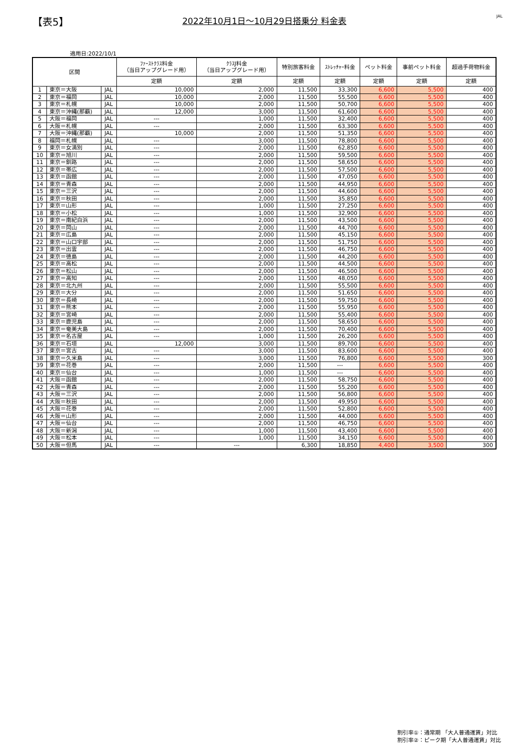【表5】
2022年10月1日～10月29日搭乗分 料金表
JAL
適用日:2022/10/1
| 区間 | | | ﾌｧｰｽﾄｸﾗｽ料金 （当日アップグレード用） | ｸﾗｽJ料金 （当日アップグレード用） | 特別旅客料金 | ｽﾄﾚｯﾁｬｰ料金 | ペット料金 | 事前ペット料金 | 超過手荷物料金 |
| --- | --- | --- | --- | --- | --- | --- | --- | --- | --- |
| | | | 定額 | 定額 | 定額 | 定額 | 定額 | 定額 | 定額 |
| 1 | 東京＝大阪 | JAL | 10,000 | 2,000 | 11,500 | 33,300 | 6,600 | 5,500 | 400 |
| 2 | 東京＝福岡 | JAL | 10,000 | 2,000 | 11,500 | 55,500 | 6,600 | 5,500 | 400 |
| 3 | 東京＝札幌 | JAL | 10,000 | 2,000 | 11,500 | 50,700 | 6,600 | 5,500 | 400 |
| 4 | 東京＝沖縄(那覇) | JAL | 12,000 | 3,000 | 11,500 | 61,600 | 6,600 | 5,500 | 400 |
| 5 | 大阪＝福岡 | JAL | --- | 1,000 | 11,500 | 32,400 | 6,600 | 5,500 | 400 |
| 6 | 大阪＝札幌 | JAL | --- | 2,000 | 11,500 | 63,300 | 6,600 | 5,500 | 400 |
| 7 | 大阪＝沖縄(那覇) | JAL | 10,000 | 2,000 | 11,500 | 51,350 | 6,600 | 5,500 | 400 |
| 8 | 福岡＝札幌 | JAL | --- | 3,000 | 11,500 | 78,800 | 6,600 | 5,500 | 400 |
| 9 | 東京＝女満別 | JAL | --- | 2,000 | 11,500 | 62,850 | 6,600 | 5,500 | 400 |
| 10 | 東京＝旭川 | JAL | --- | 2,000 | 11,500 | 59,500 | 6,600 | 5,500 | 400 |
| 11 | 東京＝釧路 | JAL | --- | 2,000 | 11,500 | 58,650 | 6,600 | 5,500 | 400 |
| 12 | 東京＝帯広 | JAL | --- | 2,000 | 11,500 | 57,500 | 6,600 | 5,500 | 400 |
| 13 | 東京＝函館 | JAL | --- | 2,000 | 11,500 | 47,050 | 6,600 | 5,500 | 400 |
| 14 | 東京＝青森 | JAL | --- | 2,000 | 11,500 | 44,950 | 6,600 | 5,500 | 400 |
| 15 | 東京＝三沢 | JAL | --- | 2,000 | 11,500 | 44,600 | 6,600 | 5,500 | 400 |
| 16 | 東京＝秋田 | JAL | --- | 2,000 | 11,500 | 35,850 | 6,600 | 5,500 | 400 |
| 17 | 東京＝山形 | JAL | --- | 1,000 | 11,500 | 27,250 | 6,600 | 5,500 | 400 |
| 18 | 東京＝小松 | JAL | --- | 1,000 | 11,500 | 32,900 | 6,600 | 5,500 | 400 |
| 19 | 東京＝南紀白浜 | JAL | --- | 2,000 | 11,500 | 43,500 | 6,600 | 5,500 | 400 |
| 20 | 東京＝岡山 | JAL | --- | 2,000 | 11,500 | 44,700 | 6,600 | 5,500 | 400 |
| 21 | 東京＝広島 | JAL | --- | 2,000 | 11,500 | 45,150 | 6,600 | 5,500 | 400 |
| 22 | 東京＝山口宇部 | JAL | --- | 2,000 | 11,500 | 51,750 | 6,600 | 5,500 | 400 |
| 23 | 東京＝出雲 | JAL | --- | 2,000 | 11,500 | 46,750 | 6,600 | 5,500 | 400 |
| 24 | 東京＝徳島 | JAL | --- | 2,000 | 11,500 | 44,200 | 6,600 | 5,500 | 400 |
| 25 | 東京＝高松 | JAL | --- | 2,000 | 11,500 | 44,500 | 6,600 | 5,500 | 400 |
| 26 | 東京＝松山 | JAL | --- | 2,000 | 11,500 | 46,500 | 6,600 | 5,500 | 400 |
| 27 | 東京＝高知 | JAL | --- | 2,000 | 11,500 | 48,050 | 6,600 | 5,500 | 400 |
| 28 | 東京＝北九州 | JAL | --- | 2,000 | 11,500 | 55,500 | 6,600 | 5,500 | 400 |
| 29 | 東京＝大分 | JAL | --- | 2,000 | 11,500 | 51,650 | 6,600 | 5,500 | 400 |
| 30 | 東京＝長崎 | JAL | --- | 2,000 | 11,500 | 59,750 | 6,600 | 5,500 | 400 |
| 31 | 東京＝熊本 | JAL | --- | 2,000 | 11,500 | 55,950 | 6,600 | 5,500 | 400 |
| 32 | 東京＝宮崎 | JAL | --- | 2,000 | 11,500 | 55,400 | 6,600 | 5,500 | 400 |
| 33 | 東京＝鹿児島 | JAL | --- | 2,000 | 11,500 | 58,650 | 6,600 | 5,500 | 400 |
| 34 | 東京＝奄美大島 | JAL | --- | 2,000 | 11,500 | 70,400 | 6,600 | 5,500 | 400 |
| 35 | 東京＝名古屋 | JAL | --- | 1,000 | 11,500 | 26,200 | 6,600 | 5,500 | 400 |
| 36 | 東京＝石垣 | JAL | 12,000 | 3,000 | 11,500 | 89,700 | 6,600 | 5,500 | 400 |
| 37 | 東京＝宮古 | JAL | --- | 3,000 | 11,500 | 83,600 | 6,600 | 5,500 | 400 |
| 38 | 東京＝久米島 | JAL | --- | 3,000 | 11,500 | 76,800 | 6,600 | 5,500 | 300 |
| 39 | 東京＝花巻 | JAL | --- | 2,000 | 11,500 | --- | 6,600 | 5,500 | 400 |
| 40 | 東京＝仙台 | JAL | --- | 1,000 | 11,500 | --- | 6,600 | 5,500 | 400 |
| 41 | 大阪＝函館 | JAL | --- | 2,000 | 11,500 | 58,750 | 6,600 | 5,500 | 400 |
| 42 | 大阪＝青森 | JAL | --- | 2,000 | 11,500 | 55,200 | 6,600 | 5,500 | 400 |
| 43 | 大阪＝三沢 | JAL | --- | 2,000 | 11,500 | 56,800 | 6,600 | 5,500 | 400 |
| 44 | 大阪＝秋田 | JAL | --- | 2,000 | 11,500 | 49,950 | 6,600 | 5,500 | 400 |
| 45 | 大阪＝花巻 | JAL | --- | 2,000 | 11,500 | 52,800 | 6,600 | 5,500 | 400 |
| 46 | 大阪＝山形 | JAL | --- | 2,000 | 11,500 | 44,000 | 6,600 | 5,500 | 400 |
| 47 | 大阪＝仙台 | JAL | --- | 2,000 | 11,500 | 46,750 | 6,600 | 5,500 | 400 |
| 48 | 大阪＝新潟 | JAL | --- | 1,000 | 11,500 | 43,400 | 6,600 | 5,500 | 400 |
| 49 | 大阪＝松本 | JAL | --- | 1,000 | 11,500 | 34,150 | 6,600 | 5,500 | 400 |
| 50 | 大阪＝但馬 | JAL | --- | --- | 6,300 | 18,850 | 4,400 | 3,500 | 300 |
割引率①：通常期 「大人普通運賃」対比
割引率②：ピーク期「大人普通運賃」対比